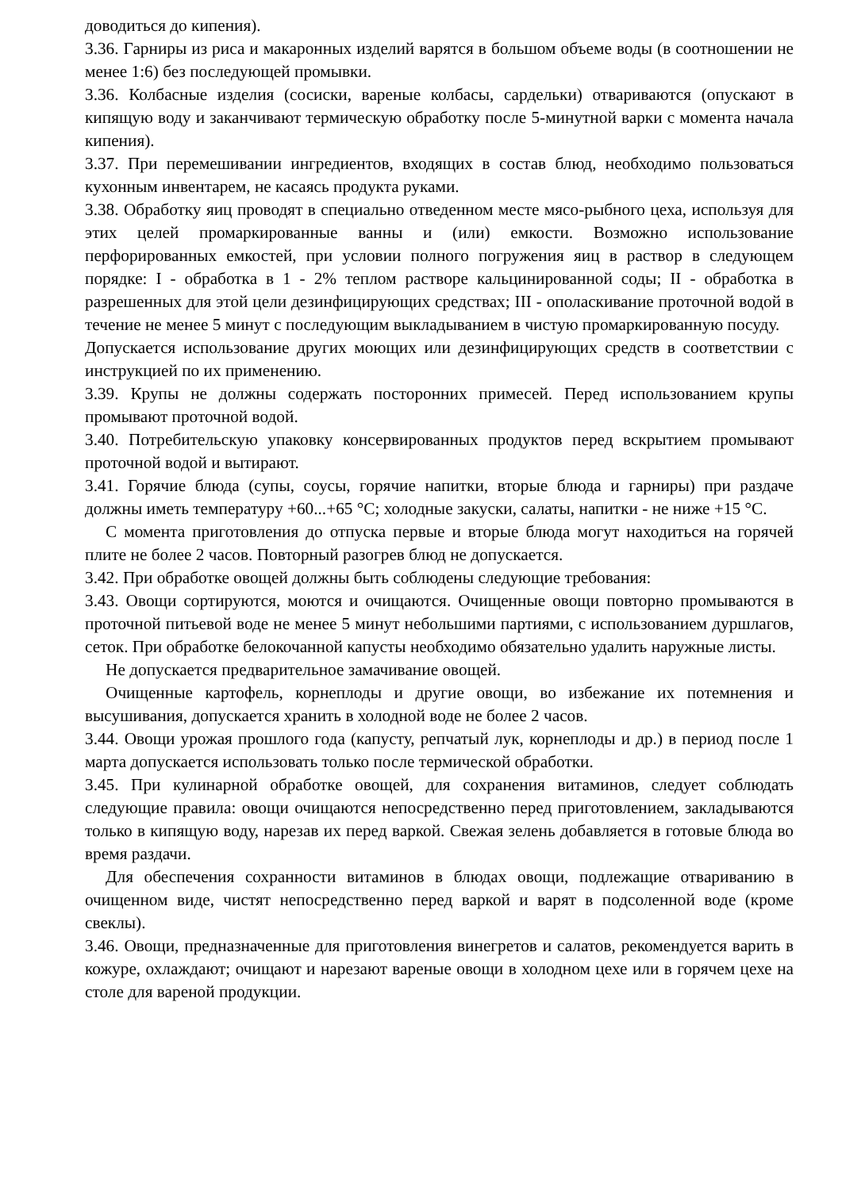доводиться до кипения).
3.36. Гарниры из риса и макаронных изделий варятся в большом объеме воды (в соотношении не менее 1:6) без последующей промывки.
3.36. Колбасные изделия (сосиски, вареные колбасы, сардельки) отвариваются (опускают в кипящую воду и заканчивают термическую обработку после 5-минутной варки с момента начала кипения).
3.37. При перемешивании ингредиентов, входящих в состав блюд, необходимо пользоваться кухонным инвентарем, не касаясь продукта руками.
3.38. Обработку яиц проводят в специально отведенном месте мясо-рыбного цеха, используя для этих целей промаркированные ванны и (или) емкости. Возможно использование перфорированных емкостей, при условии полного погружения яиц в раствор в следующем порядке: I - обработка в 1 - 2% теплом растворе кальцинированной соды; II - обработка в разрешенных для этой цели дезинфицирующих средствах; III - ополаскивание проточной водой в течение не менее 5 минут с последующим выкладыванием в чистую промаркированную посуду.
Допускается использование других моющих или дезинфицирующих средств в соответствии с инструкцией по их применению.
3.39. Крупы не должны содержать посторонних примесей. Перед использованием крупы промывают проточной водой.
3.40. Потребительскую упаковку консервированных продуктов перед вскрытием промывают проточной водой и вытирают.
3.41. Горячие блюда (супы, соусы, горячие напитки, вторые блюда и гарниры) при раздаче должны иметь температуру +60...+65 °С; холодные закуски, салаты, напитки - не ниже +15 °С.
С момента приготовления до отпуска первые и вторые блюда могут находиться на горячей плите не более 2 часов. Повторный разогрев блюд не допускается.
3.42. При обработке овощей должны быть соблюдены следующие требования:
3.43. Овощи сортируются, моются и очищаются. Очищенные овощи повторно промываются в проточной питьевой воде не менее 5 минут небольшими партиями, с использованием дуршлагов, сеток. При обработке белокочанной капусты необходимо обязательно удалить наружные листы.
Не допускается предварительное замачивание овощей.
Очищенные картофель, корнеплоды и другие овощи, во избежание их потемнения и высушивания, допускается хранить в холодной воде не более 2 часов.
3.44. Овощи урожая прошлого года (капусту, репчатый лук, корнеплоды и др.) в период после 1 марта допускается использовать только после термической обработки.
3.45. При кулинарной обработке овощей, для сохранения витаминов, следует соблюдать следующие правила: овощи очищаются непосредственно перед приготовлением, закладываются только в кипящую воду, нарезав их перед варкой. Свежая зелень добавляется в готовые блюда во время раздачи.
Для обеспечения сохранности витаминов в блюдах овощи, подлежащие отвариванию в очищенном виде, чистят непосредственно перед варкой и варят в подсоленной воде (кроме свеклы).
3.46. Овощи, предназначенные для приготовления винегретов и салатов, рекомендуется варить в кожуре, охлаждают; очищают и нарезают вареные овощи в холодном цехе или в горячем цехе на столе для вареной продукции.